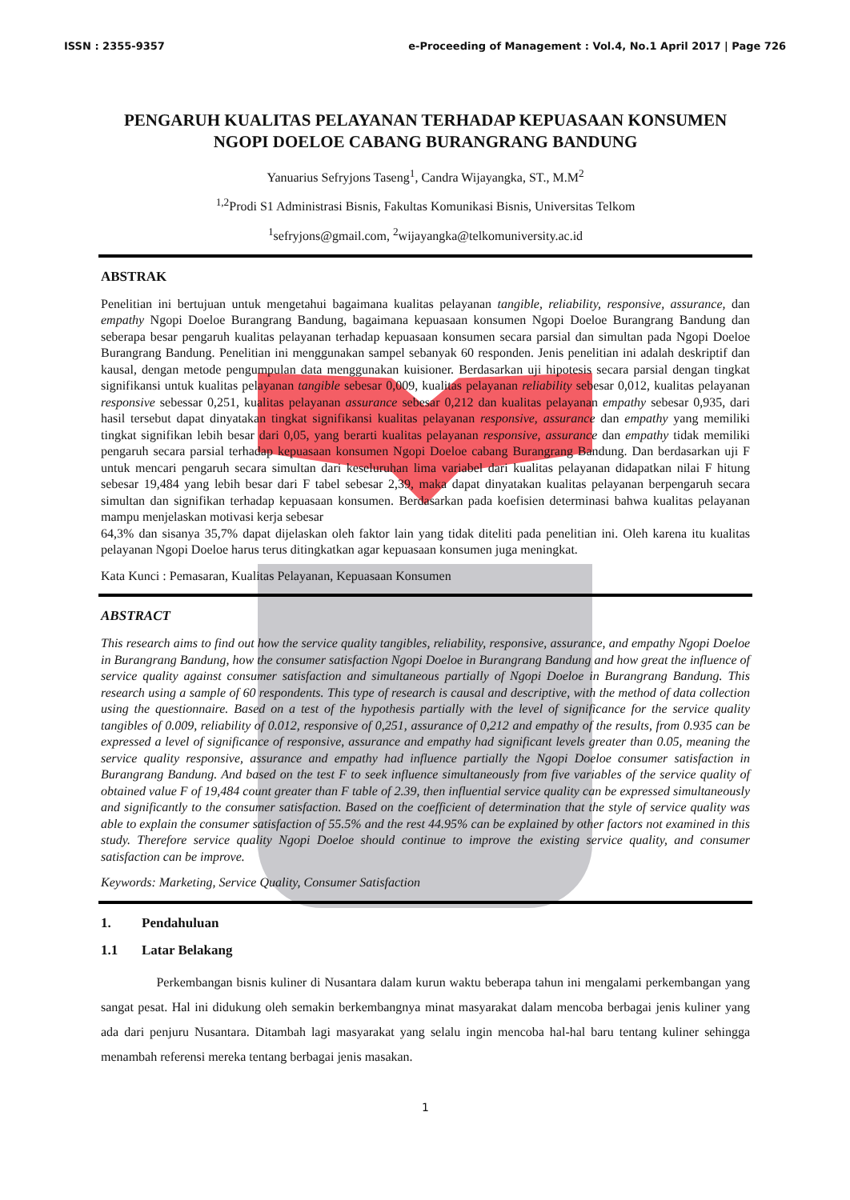ISSN : 2355-9357 e-Proceeding of Management : Vol.4, No.1 April 2017 | Page 726
PENGARUH KUALITAS PELAYANAN TERHADAP KEPUASAAN KONSUMEN NGOPI DOELOE CABANG BURANGRANG BANDUNG
Yanuarius Sefryjons Taseng<sup>1</sup>, Candra Wijayangka, ST., M.M<sup>2</sup>
<sup>1,2</sup>Prodi S1 Administrasi Bisnis, Fakultas Komunikasi Bisnis, Universitas Telkom
<sup>1</sup> sefryjons@gmail.com, <sup>2</sup>wijayangka@telkomuniversity.ac.id
ABSTRAK
Penelitian ini bertujuan untuk mengetahui bagaimana kualitas pelayanan tangible, reliability, responsive, assurance, dan empathy Ngopi Doeloe Burangrang Bandung, bagaimana kepuasaan konsumen Ngopi Doeloe Burangrang Bandung dan seberapa besar pengaruh kualitas pelayanan terhadap kepuasaan konsumen secara parsial dan simultan pada Ngopi Doeloe Burangrang Bandung. Penelitian ini menggunakan sampel sebanyak 60 responden. Jenis penelitian ini adalah deskriptif dan kausal, dengan metode pengumpulan data menggunakan kuisioner. Berdasarkan uji hipotesis secara parsial dengan tingkat signifikansi untuk kualitas pelayanan tangible sebesar 0,009, kualitas pelayanan reliability sebesar 0,012, kualitas pelayanan responsive sebessar 0,251, kualitas pelayanan assurance sebesar 0,212 dan kualitas pelayanan empathy sebesar 0,935, dari hasil tersebut dapat dinyatakan tingkat signifikansi kualitas pelayanan responsive, assurance dan empathy yang memiliki tingkat signifikan lebih besar dari 0,05, yang berarti kualitas pelayanan responsive, assurance dan empathy tidak memiliki pengaruh secara parsial terhadap kepuasaan konsumen Ngopi Doeloe cabang Burangrang Bandung. Dan berdasarkan uji F untuk mencari pengaruh secara simultan dari keseluruhan lima variabel dari kualitas pelayanan didapatkan nilai F hitung sebesar 19,484 yang lebih besar dari F tabel sebesar 2,39, maka dapat dinyatakan kualitas pelayanan berpengaruh secara simultan dan signifikan terhadap kepuasaan konsumen. Berdasarkan pada koefisien determinasi bahwa kualitas pelayanan mampu menjelaskan motivasi kerja sebesar
64,3% dan sisanya 35,7% dapat dijelaskan oleh faktor lain yang tidak diteliti pada penelitian ini. Oleh karena itu kualitas pelayanan Ngopi Doeloe harus terus ditingkatkan agar kepuasaan konsumen juga meningkat.
Kata Kunci : Pemasaran, Kualitas Pelayanan, Kepuasaan Konsumen
ABSTRACT
This research aims to find out how the service quality tangibles, reliability, responsive, assurance, and empathy Ngopi Doeloe in Burangrang Bandung, how the consumer satisfaction Ngopi Doeloe in Burangrang Bandung and how great the influence of service quality against consumer satisfaction and simultaneous partially of Ngopi Doeloe in Burangrang Bandung. This research using a sample of 60 respondents. This type of research is causal and descriptive, with the method of data collection using the questionnaire. Based on a test of the hypothesis partially with the level of significance for the service quality tangibles of 0.009, reliability of 0.012, responsive of 0,251, assurance of 0,212 and empathy of the results, from 0.935 can be expressed a level of significance of responsive, assurance and empathy had significant levels greater than 0.05, meaning the service quality responsive, assurance and empathy had influence partially the Ngopi Doeloe consumer satisfaction in Burangrang Bandung. And based on the test F to seek influence simultaneously from five variables of the service quality of obtained value F of 19,484 count greater than F table of 2.39, then influential service quality can be expressed simultaneously and significantly to the consumer satisfaction. Based on the coefficient of determination that the style of service quality was able to explain the consumer satisfaction of 55.5% and the rest 44.95% can be explained by other factors not examined in this study. Therefore service quality Ngopi Doeloe should continue to improve the existing service quality, and consumer satisfaction can be improve.
Keywords: Marketing, Service Quality, Consumer Satisfaction
1. Pendahuluan
1.1 Latar Belakang
Perkembangan bisnis kuliner di Nusantara dalam kurun waktu beberapa tahun ini mengalami perkembangan yang sangat pesat. Hal ini didukung oleh semakin berkembangnya minat masyarakat dalam mencoba berbagai jenis kuliner yang ada dari penjuru Nusantara. Ditambah lagi masyarakat yang selalu ingin mencoba hal-hal baru tentang kuliner sehingga menambah referensi mereka tentang berbagai jenis masakan.
1